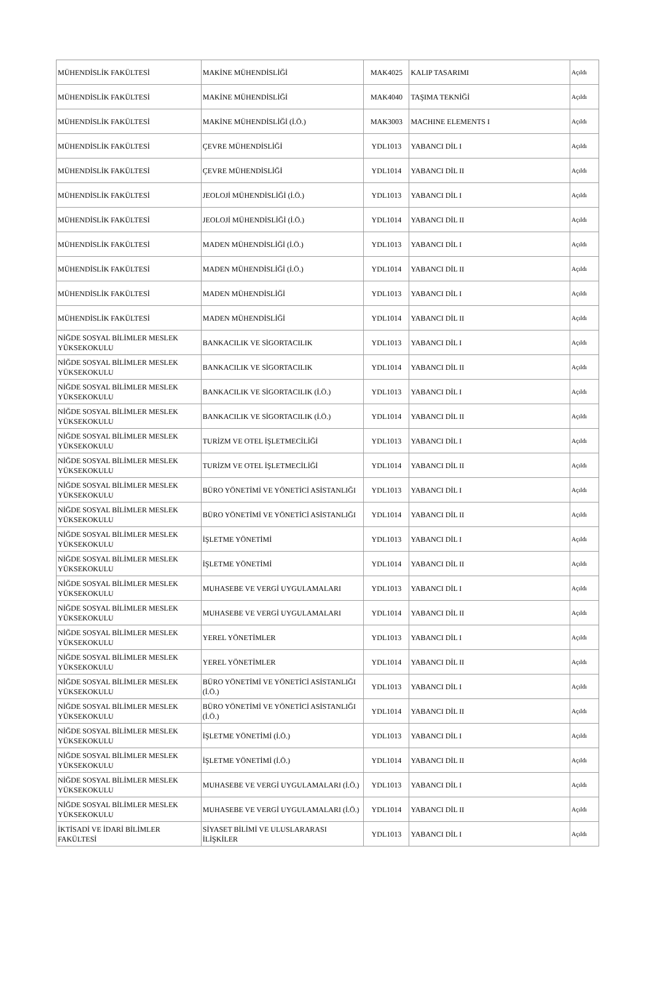| MÜHENDİSLİK FAKÜLTESİ | MAKİNE MÜHENDİSLİĞİ | MAK4025 | KALIP TASARIMI | Açıldı |
| MÜHENDİSLİK FAKÜLTESİ | MAKİNE MÜHENDİSLİĞİ | MAK4040 | TAŞIMA TEKNİĞİ | Açıldı |
| MÜHENDİSLİK FAKÜLTESİ | MAKİNE MÜHENDİSLİĞİ (İ.Ö.) | MAK3003 | MACHINE ELEMENTS I | Açıldı |
| MÜHENDİSLİK FAKÜLTESİ | ÇEVRE MÜHENDİSLİĞİ | YDL1013 | YABANCI DİL I | Açıldı |
| MÜHENDİSLİK FAKÜLTESİ | ÇEVRE MÜHENDİSLİĞİ | YDL1014 | YABANCI DİL II | Açıldı |
| MÜHENDİSLİK FAKÜLTESİ | JEOLOJİ MÜHENDİSLİĞİ (İ.Ö.) | YDL1013 | YABANCI DİL I | Açıldı |
| MÜHENDİSLİK FAKÜLTESİ | JEOLOJİ MÜHENDİSLİĞİ (İ.Ö.) | YDL1014 | YABANCI DİL II | Açıldı |
| MÜHENDİSLİK FAKÜLTESİ | MADEN MÜHENDİSLİĞİ (İ.Ö.) | YDL1013 | YABANCI DİL I | Açıldı |
| MÜHENDİSLİK FAKÜLTESİ | MADEN MÜHENDİSLİĞİ (İ.Ö.) | YDL1014 | YABANCI DİL II | Açıldı |
| MÜHENDİSLİK FAKÜLTESİ | MADEN MÜHENDİSLİĞİ | YDL1013 | YABANCI DİL I | Açıldı |
| MÜHENDİSLİK FAKÜLTESİ | MADEN MÜHENDİSLİĞİ | YDL1014 | YABANCI DİL II | Açıldı |
| NİĞDE SOSYAL BİLİMLER MESLEK YÜKSEKOKULU | BANKACILIK VE SİGORTACILIK | YDL1013 | YABANCI DİL I | Açıldı |
| NİĞDE SOSYAL BİLİMLER MESLEK YÜKSEKOKULU | BANKACILIK VE SİGORTACILIK | YDL1014 | YABANCI DİL II | Açıldı |
| NİĞDE SOSYAL BİLİMLER MESLEK YÜKSEKOKULU | BANKACILIK VE SİGORTACILIK (İ.Ö.) | YDL1013 | YABANCI DİL I | Açıldı |
| NİĞDE SOSYAL BİLİMLER MESLEK YÜKSEKOKULU | BANKACILIK VE SİGORTACILIK (İ.Ö.) | YDL1014 | YABANCI DİL II | Açıldı |
| NİĞDE SOSYAL BİLİMLER MESLEK YÜKSEKOKULU | TURİZM VE OTEL İŞLETMECİLİĞİ | YDL1013 | YABANCI DİL I | Açıldı |
| NİĞDE SOSYAL BİLİMLER MESLEK YÜKSEKOKULU | TURİZM VE OTEL İŞLETMECİLİĞİ | YDL1014 | YABANCI DİL II | Açıldı |
| NİĞDE SOSYAL BİLİMLER MESLEK YÜKSEKOKULU | BÜRO YÖNETİMİ VE YÖNETİCİ ASİSTANLIĞI | YDL1013 | YABANCI DİL I | Açıldı |
| NİĞDE SOSYAL BİLİMLER MESLEK YÜKSEKOKULU | BÜRO YÖNETİMİ VE YÖNETİCİ ASİSTANLIĞI | YDL1014 | YABANCI DİL II | Açıldı |
| NİĞDE SOSYAL BİLİMLER MESLEK YÜKSEKOKULU | İŞLETME YÖNETİMİ | YDL1013 | YABANCI DİL I | Açıldı |
| NİĞDE SOSYAL BİLİMLER MESLEK YÜKSEKOKULU | İŞLETME YÖNETİMİ | YDL1014 | YABANCI DİL II | Açıldı |
| NİĞDE SOSYAL BİLİMLER MESLEK YÜKSEKOKULU | MUHASEBE VE VERGİ UYGULAMALARI | YDL1013 | YABANCI DİL I | Açıldı |
| NİĞDE SOSYAL BİLİMLER MESLEK YÜKSEKOKULU | MUHASEBE VE VERGİ UYGULAMALARI | YDL1014 | YABANCI DİL II | Açıldı |
| NİĞDE SOSYAL BİLİMLER MESLEK YÜKSEKOKULU | YEREL YÖNETİMLER | YDL1013 | YABANCI DİL I | Açıldı |
| NİĞDE SOSYAL BİLİMLER MESLEK YÜKSEKOKULU | YEREL YÖNETİMLER | YDL1014 | YABANCI DİL II | Açıldı |
| NİĞDE SOSYAL BİLİMLER MESLEK YÜKSEKOKULU | BÜRO YÖNETİMİ VE YÖNETİCİ ASİSTANLIĞI (İ.Ö.) | YDL1013 | YABANCI DİL I | Açıldı |
| NİĞDE SOSYAL BİLİMLER MESLEK YÜKSEKOKULU | BÜRO YÖNETİMİ VE YÖNETİCİ ASİSTANLIĞI (İ.Ö.) | YDL1014 | YABANCI DİL II | Açıldı |
| NİĞDE SOSYAL BİLİMLER MESLEK YÜKSEKOKULU | İŞLETME YÖNETİMİ (İ.Ö.) | YDL1013 | YABANCI DİL I | Açıldı |
| NİĞDE SOSYAL BİLİMLER MESLEK YÜKSEKOKULU | İŞLETME YÖNETİMİ (İ.Ö.) | YDL1014 | YABANCI DİL II | Açıldı |
| NİĞDE SOSYAL BİLİMLER MESLEK YÜKSEKOKULU | MUHASEBE VE VERGİ UYGULAMALARI (İ.Ö.) | YDL1013 | YABANCI DİL I | Açıldı |
| NİĞDE SOSYAL BİLİMLER MESLEK YÜKSEKOKULU | MUHASEBE VE VERGİ UYGULAMALARI (İ.Ö.) | YDL1014 | YABANCI DİL II | Açıldı |
| İKTİSADİ VE İDARİ BİLİMLER FAKÜLTESİ | SİYASET BİLİMİ VE ULUSLARARASI İLİŞKİLER | YDL1013 | YABANCI DİL I | Açıldı |